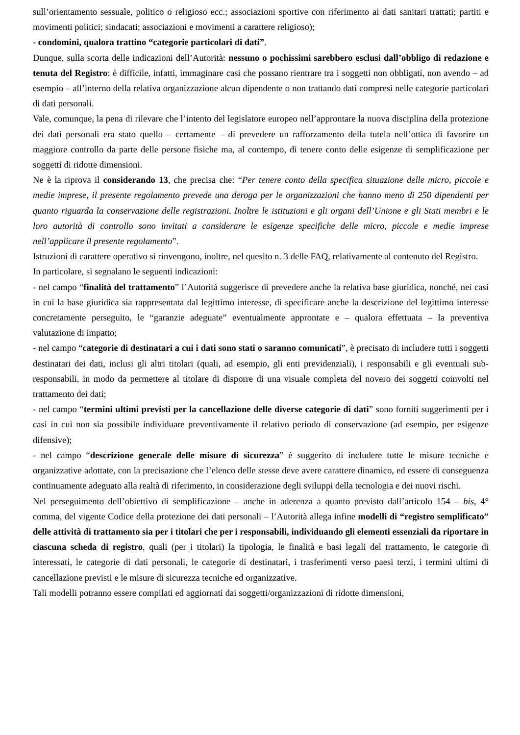sull’orientamento sessuale, politico o religioso ecc.; associazioni sportive con riferimento ai dati sanitari trattati; partiti e movimenti politici; sindacati; associazioni e movimenti a carattere religioso);
- condomini, qualora trattino “categorie particolari di dati”.
Dunque, sulla scorta delle indicazioni dell’Autorità: nessuno o pochissimi sarebbero esclusi dall’obbligo di redazione e tenuta del Registro: è difficile, infatti, immaginare casi che possano rientrare tra i soggetti non obbligati, non avendo – ad esempio – all’interno della relativa organizzazione alcun dipendente o non trattando dati compresi nelle categorie particolari di dati personali.
Vale, comunque, la pena di rilevare che l’intento del legislatore europeo nell’approntare la nuova disciplina della protezione dei dati personali era stato quello – certamente – di prevedere un rafforzamento della tutela nell’ottica di favorire un maggiore controllo da parte delle persone fisiche ma, al contempo, di tenere conto delle esigenze di semplificazione per soggetti di ridotte dimensioni.
Ne è la riprova il considerando 13, che precisa che: “Per tenere conto della specifica situazione delle micro, piccole e medie imprese, il presente regolamento prevede una deroga per le organizzazioni che hanno meno di 250 dipendenti per quanto riguarda la conservazione delle registrazioni. Inoltre le istituzioni e gli organi dell’Unione e gli Stati membri e le loro autorità di controllo sono invitati a considerare le esigenze specifiche delle micro, piccole e medie imprese nell’applicare il presente regolamento”.
Istruzioni di carattere operativo si rinvengono, inoltre, nel quesito n. 3 delle FAQ, relativamente al contenuto del Registro.
In particolare, si segnalano le seguenti indicazioni:
- nel campo “finalità del trattamento” l’Autorità suggerisce di prevedere anche la relativa base giuridica, nonché, nei casi in cui la base giuridica sia rappresentata dal legittimo interesse, di specificare anche la descrizione del legittimo interesse concretamente perseguito, le “garanzie adeguate” eventualmente approntate e – qualora effettuata – la preventiva valutazione di impatto;
- nel campo “categorie di destinatari a cui i dati sono stati o saranno comunicati”, è precisato di includere tutti i soggetti destinatari dei dati, inclusi gli altri titolari (quali, ad esempio, gli enti previdenziali), i responsabili e gli eventuali sub-responsabili, in modo da permettere al titolare di disporre di una visuale completa del novero dei soggetti coinvolti nel trattamento dei dati;
- nel campo “termini ultimi previsti per la cancellazione delle diverse categorie di dati” sono forniti suggerimenti per i casi in cui non sia possibile individuare preventivamente il relativo periodo di conservazione (ad esempio, per esigenze difensive);
- nel campo “descrizione generale delle misure di sicurezza” è suggerito di includere tutte le misure tecniche e organizzative adottate, con la precisazione che l’elenco delle stesse deve avere carattere dinamico, ed essere di conseguenza continuamente adeguato alla realtà di riferimento, in considerazione degli sviluppi della tecnologia e dei nuovi rischi.
Nel perseguimento dell’obiettivo di semplificazione – anche in aderenza a quanto previsto dall’articolo 154 – bis, 4° comma, del vigente Codice della protezione dei dati personali – l’Autorità allega infine modelli di “registro semplificato” delle attività di trattamento sia per i titolari che per i responsabili, individuando gli elementi essenziali da riportare in ciascuna scheda di registro, quali (per i titolari) la tipologia, le finalità e basi legali del trattamento, le categorie di interessati, le categorie di dati personali, le categorie di destinatari, i trasferimenti verso paesi terzi, i termini ultimi di cancellazione previsti e le misure di sicurezza tecniche ed organizzative.
Tali modelli potranno essere compilati ed aggiornati dai soggetti/organizzazioni di ridotte dimensioni,